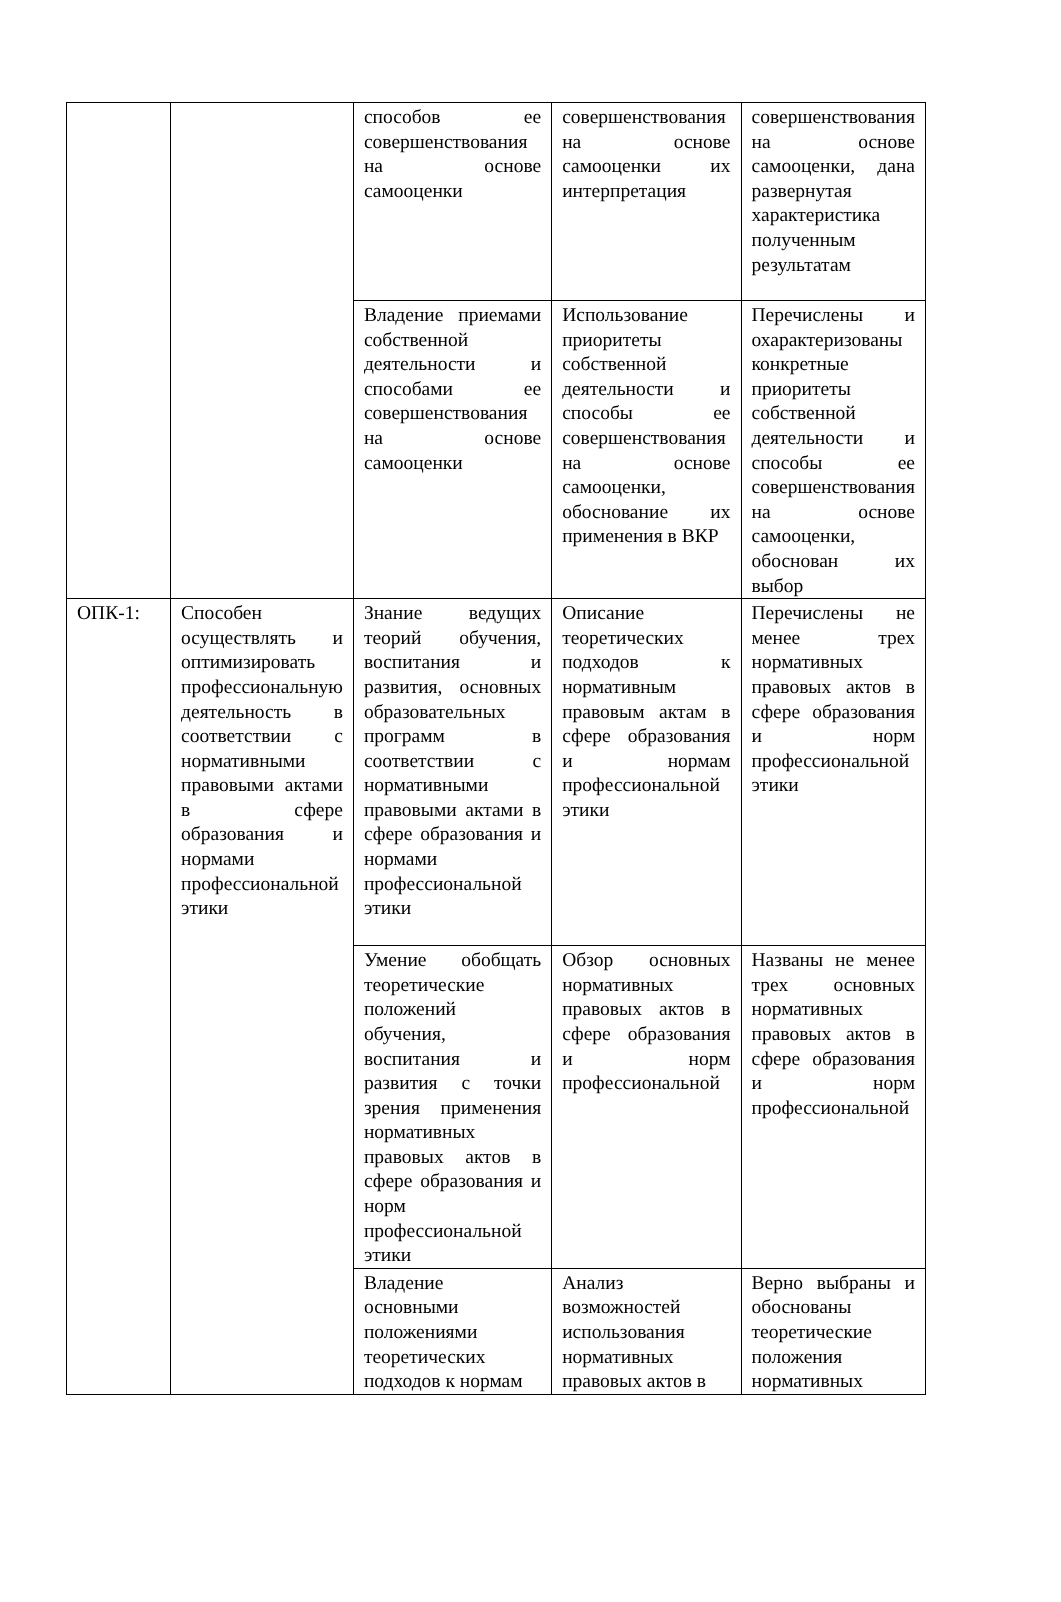| | | способов ее совершенствования на основе самооценки | совершенствования на основе самооценки их интерпретация | совершенствования на основе самооценки, дана развернутая характеристика полученным результатам |
| | | Владение приемами собственной деятельности и способами ее совершенствования на основе самооценки | Использование приоритеты собственной деятельности и способы ее совершенствования на основе самооценки, обоснование их применения в ВКР | Перечислены и охарактеризованы конкретные приоритеты собственной деятельности и способы ее совершенствования на основе самооценки, обоснован их выбор |
| ОПК-1: | Способен осуществлять и оптимизировать профессиональную деятельность в соответствии с нормативными правовыми актами в сфере образования и нормами профессиональной этики | Знание ведущих теорий обучения, воспитания и развития, основных образовательных программ в соответствии с нормативными правовыми актами в сфере образования и нормами профессиональной этики | Описание теоретических подходов к нормативным правовым актам в сфере образования и нормам профессиональной этики | Перечислены не менее трех нормативных правовых актов в сфере образования и норм профессиональной этики |
| | | Умение обобщать теоретические положений обучения, воспитания и развития с точки зрения применения нормативных правовых актов в сфере образования и норм профессиональной этики | Обзор основных нормативных правовых актов в сфере образования и норм профессиональной | Названы не менее трех основных нормативных правовых актов в сфере образования и норм профессиональной |
| | | Владение основными положениями теоретических подходов к нормам | Анализ возможностей использования нормативных правовых актов в | Верно выбраны и обоснованы теоретические положения нормативных |